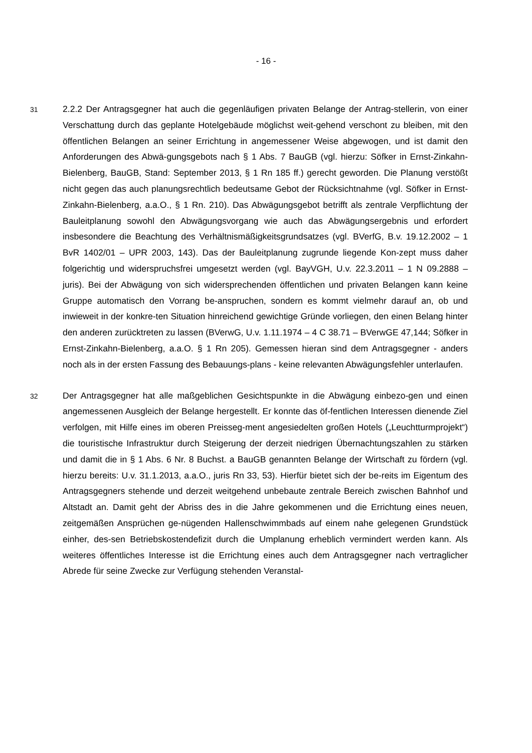- 16 -
31
2.2.2 Der Antragsgegner hat auch die gegenläufigen privaten Belange der Antrag-stellerin, von einer Verschattung durch das geplante Hotelgebäude möglichst weit-gehend verschont zu bleiben, mit den öffentlichen Belangen an seiner Errichtung in angemessener Weise abgewogen, und ist damit den Anforderungen des Abwä-gungsgebots nach § 1 Abs. 7 BauGB (vgl. hierzu: Söfker in Ernst-Zinkahn-Bielenberg, BauGB, Stand: September 2013, § 1 Rn 185 ff.) gerecht geworden. Die Planung verstößt nicht gegen das auch planungsrechtlich bedeutsame Gebot der Rücksichtnahme (vgl. Söfker in Ernst-Zinkahn-Bielenberg, a.a.O., § 1 Rn. 210). Das Abwägungsgebot betrifft als zentrale Verpflichtung der Bauleitplanung sowohl den Abwägungsvorgang wie auch das Abwägungsergebnis und erfordert insbesondere die Beachtung des Verhältnismäßigkeitsgrundsatzes (vgl. BVerfG, B.v. 19.12.2002 – 1 BvR 1402/01 – UPR 2003, 143). Das der Bauleitplanung zugrunde liegende Kon-zept muss daher folgerichtig und widerspruchsfrei umgesetzt werden (vgl. BayVGH, U.v. 22.3.2011 – 1 N 09.2888 – juris). Bei der Abwägung von sich widersprechenden öffentlichen und privaten Belangen kann keine Gruppe automatisch den Vorrang be-anspruchen, sondern es kommt vielmehr darauf an, ob und inwieweit in der konkre-ten Situation hinreichend gewichtige Gründe vorliegen, den einen Belang hinter den anderen zurücktreten zu lassen (BVerwG, U.v. 1.11.1974 – 4 C 38.71 – BVerwGE 47,144; Söfker in Ernst-Zinkahn-Bielenberg, a.a.O. § 1 Rn 205). Gemessen hieran sind dem Antragsgegner - anders noch als in der ersten Fassung des Bebauungs-plans - keine relevanten Abwägungsfehler unterlaufen.
32
Der Antragsgegner hat alle maßgeblichen Gesichtspunkte in die Abwägung einbezo-gen und einen angemessenen Ausgleich der Belange hergestellt. Er konnte das öf-fentlichen Interessen dienende Ziel verfolgen, mit Hilfe eines im oberen Preisseg-ment angesiedelten großen Hotels („Leuchtturmprojekt“) die touristische Infrastruktur durch Steigerung der derzeit niedrigen Übernachtungszahlen zu stärken und damit die in § 1 Abs. 6 Nr. 8 Buchst. a BauGB genannten Belange der Wirtschaft zu fördern (vgl. hierzu bereits: U.v. 31.1.2013, a.a.O., juris Rn 33, 53). Hierfür bietet sich der be-reits im Eigentum des Antragsgegners stehende und derzeit weitgehend unbebaute zentrale Bereich zwischen Bahnhof und Altstadt an. Damit geht der Abriss des in die Jahre gekommenen und die Errichtung eines neuen, zeitgemäßen Ansprüchen ge-nügenden Hallenschwimmbads auf einem nahe gelegenen Grundstück einher, des-sen Betriebskostendefizit durch die Umplanung erheblich vermindert werden kann. Als weiteres öffentliches Interesse ist die Errichtung eines auch dem Antragsgegner nach vertraglicher Abrede für seine Zwecke zur Verfügung stehenden Veranstal-